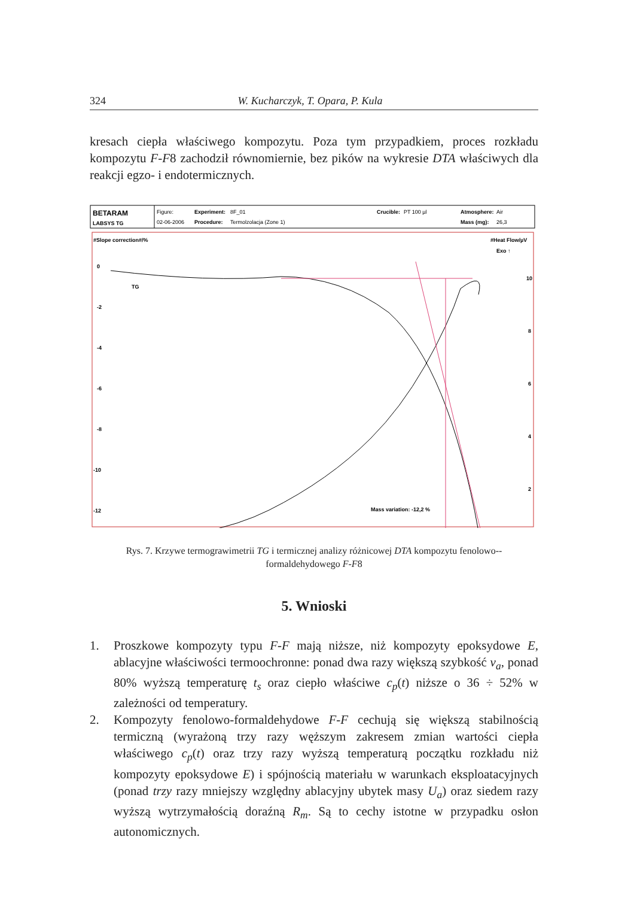324 W. Kucharczyk, T. Opara, P. Kula
kresach ciepła właściwego kompozytu. Poza tym przypadkiem, proces rozkładu kompozytu F-F8 zachodził równomiernie, bez pików na wykresie DTA właściwych dla reakcji egzo- i endotermicznych.
BETARAM
LABSYS TG
Figure:
02-06-2006
Experiment:
8F_01
Procedure:
Termolzolacja (Zone 1)
Crucible:
PT 100 µl
Atmosphere:
Air
Mass (mg):
26,3
#Slope correction#/%
#Heat Flow/µV
Exo ↑
0
-2
-4
-6
-8
-10
-12
-14
10
8
6
4
2
TG
DTA
Mass variation: -12,2 %
Rys. 7. Krzywe termograwimetrii TG i termicznej analizy różnicowej DTA kompozytu fenolowo--formaldehydowego F-F8
5. Wnioski
1. Proszkowe kompozyty typu F-F mają niższe, niż kompozyty epoksydowe E, ablacyjne właściwości termoochronne: ponad dwa razy większą szybkość v<sub>a</sub>, ponad 80% wyższą temperaturę t<sub>s</sub> oraz ciepło właściwe c<sub>p</sub>(t) niższe o 36 ÷ 52% w zależności od temperatury.
2. Kompozyty fenolowo-formaldehydowe F-F cechują się większą stabilnością termiczną (wyrażoną trzy razy węższym zakresem zmian wartości ciepła właściwego c<sub>p</sub>(t) oraz trzy razy wyższą temperaturą początku rozkładu niż kompozyty epoksydowe E) i spójnością materiału w warunkach eksploatacyjnych (ponad trzy razy mniejszy względny ablacyjny ubytek masy U<sub>a</sub>) oraz siedem razy wyższą wytrzymałością doraźną R<sub>m</sub>. Są to cechy istotne w przypadku osłon autonomicznych.